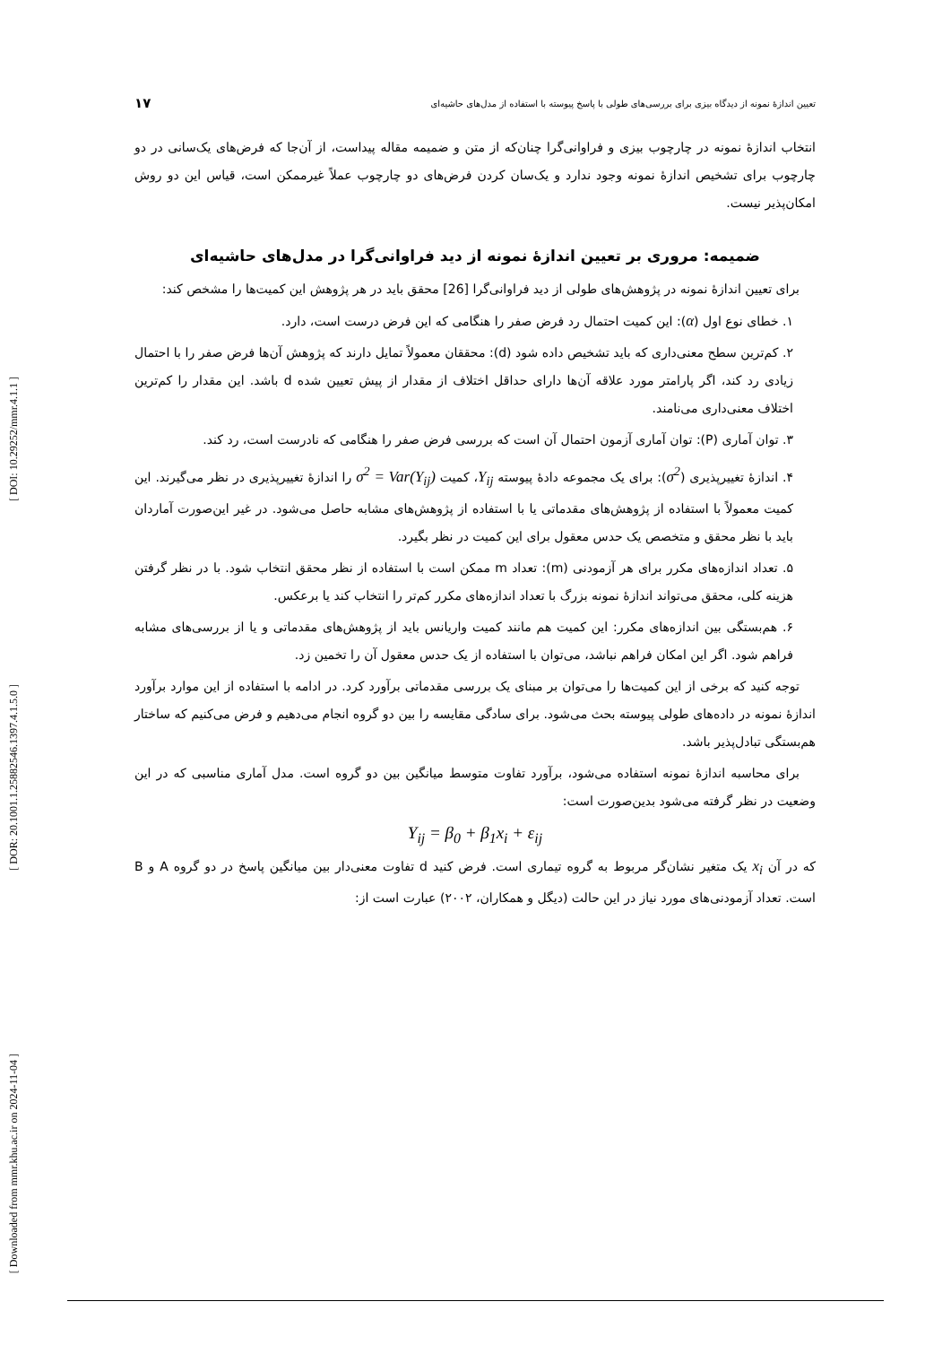[ DOI: 10.29252/mmr.4.1.1 ]
[ DOR: 20.1001.1.25882546.1397.4.1.5.0 ]
[ Downloaded from mmr.khu.ac.ir on 2024-11-04 ]
تعیین اندازهٔ نمونه از دیدگاه بیزی برای بررسی‌های طولی با پاسخ پیوسته با استفاده از مدل‌های حاشیه‌ای ۱۷
انتخاب اندازهٔ نمونه در چارچوب بیزی و فراوانی‌گرا چنان‌که از متن و ضمیمه مقاله پیداست، از آن‌جا که فرض‌های یک‌سانی در دو چارچوب برای تشخیص اندازهٔ نمونه وجود ندارد و یک‌سان کردن فرض‌های دو چارچوب عملاً غیرممکن است، قیاس این دو روش امکان‌پذیر نیست.
ضمیمه: مروری بر تعیین اندازهٔ نمونه از دید فراوانی‌گرا در مدل‌های حاشیه‌ای
برای تعیین اندازهٔ نمونه در پژوهش‌های طولی از دید فراوانی‌گرا [26] محقق باید در هر پژوهش این کمیت‌ها را مشخص کند:
۱. خطای نوع اول (α): این کمیت احتمال رد فرض صفر را هنگامی که این فرض درست است، دارد.
۲. کم‌ترین سطح معنی‌داری که باید تشخیص داده شود (d): محققان معمولاً تمایل دارند که پژوهش آن‌ها فرض صفر را با احتمال زیادی رد کند، اگر پارامتر مورد علاقه آن‌ها دارای حداقل اختلاف از مقدار از پیش تعیین شده d باشد. این مقدار را کم‌ترین اختلاف معنی‌داری می‌نامند.
۳. توان آماری (P): توان آماری آزمون احتمال آن است که بررسی فرض صفر را هنگامی که نادرست است، رد کند.
۴. اندازهٔ تغییرپذیری (σ<sup>2</sup>): برای یک مجموعه دادهٔ پیوسته Y<sub>ij</sub>، کمیت σ<sup>2</sup> = Var(Y<sub>ij</sub>) را اندازهٔ تغییرپذیری در نظر می‌گیرند. این کمیت معمولاً با استفاده از پژوهش‌های مقدماتی یا با استفاده از پژوهش‌های مشابه حاصل می‌شود. در غیر این‌صورت آماردان باید با نظر محقق و متخصص یک حدس معقول برای این کمیت در نظر بگیرد.
۵. تعداد اندازه‌های مکرر برای هر آزمودنی (m): تعداد m ممکن است با استفاده از نظر محقق انتخاب شود. با در نظر گرفتن هزینه کلی، محقق می‌تواند اندازهٔ نمونه بزرگ با تعداد اندازه‌های مکرر کم‌تر را انتخاب کند یا برعکس.
۶. هم‌بستگی بین اندازه‌های مکرر: این کمیت هم مانند کمیت واریانس باید از پژوهش‌های مقدماتی و یا از بررسی‌های مشابه فراهم شود. اگر این امکان فراهم نباشد، می‌توان با استفاده از یک حدس معقول آن را تخمین زد.
توجه کنید که برخی از این کمیت‌ها را می‌توان بر مبنای یک بررسی مقدماتی برآورد کرد. در ادامه با استفاده از این موارد برآورد اندازهٔ نمونه در داده‌های طولی پیوسته بحث می‌شود. برای سادگی مقایسه را بین دو گروه انجام می‌دهیم و فرض می‌کنیم که ساختار هم‌بستگی تبادل‌پذیر باشد.
برای محاسبه اندازهٔ نمونه استفاده می‌شود، برآورد تفاوت متوسط میانگین بین دو گروه است. مدل آماری مناسبی که در این وضعیت در نظر گرفته می‌شود بدین‌صورت است:
Y<sub>ij</sub> = β<sub>0</sub> + β<sub>1</sub>x<sub>i</sub> + ε<sub>ij</sub>
که در آن x<sub>i</sub> یک متغیر نشان‌گر مربوط به گروه تیماری است. فرض کنید d تفاوت معنی‌دار بین میانگین پاسخ در دو گروه A و B است. تعداد آزمودنی‌های مورد نیاز در این حالت (دیگل و همکاران، ۲۰۰۲) عبارت است از: